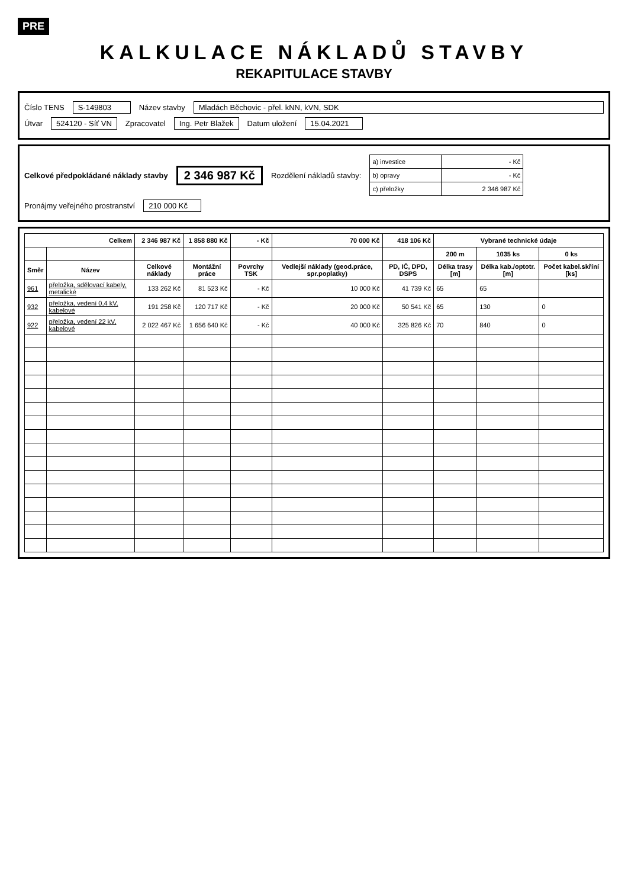PRE
KALKULACE NÁKLADŮ STAVBY
REKAPITULACE STAVBY
Číslo TENS S-149803 Název stavby Mladách Běchovic - přel. kNN, kVN, SDK
Útvar 524120 - Síť VN Zpracovatel Ing. Petr Blažek Datum uložení 15.04.2021
Celkové předpokládané náklady stavby 2 346 987 Kč Rozdělení nákladů stavby:
| a) investice | - Kč |
| b) opravy | - Kč |
| c) přeložky | 2 346 987 Kč |
Pronájmy veřejného prostranství 210 000 Kč
| Celkem | | 2 346 987 Kč | 1 858 880 Kč | - Kč | 70 000 Kč | 418 106 Kč | Vybrané technické údaje | | |
| --- | --- | --- | --- | --- | --- | --- | --- | --- | --- |
| | | | | | | | 200 m | 1035 ks | 0 ks |
| Směr | Název | Celkové náklady | Montážní práce | Povrchy TSK | Vedlejší náklady (geod.práce, spr.poplatky) | PD, IČ, DPD, DSPS | Délka trasy [m] | Délka kab./optotr. [m] | Počet kabel.skříní [ks] |
| 961 | přeložka, sdělovací kabely, metalické | 133 262 Kč | 81 523 Kč | - Kč | 10 000 Kč | 41 739 Kč | 65 | 65 | |
| 932 | přeložka, vedení 0,4 kV, kabelové | 191 258 Kč | 120 717 Kč | - Kč | 20 000 Kč | 50 541 Kč | 65 | 130 | 0 |
| 922 | přeložka, vedení 22 kV, kabelové | 2 022 467 Kč | 1 656 640 Kč | - Kč | 40 000 Kč | 325 826 Kč | 70 | 840 | 0 |